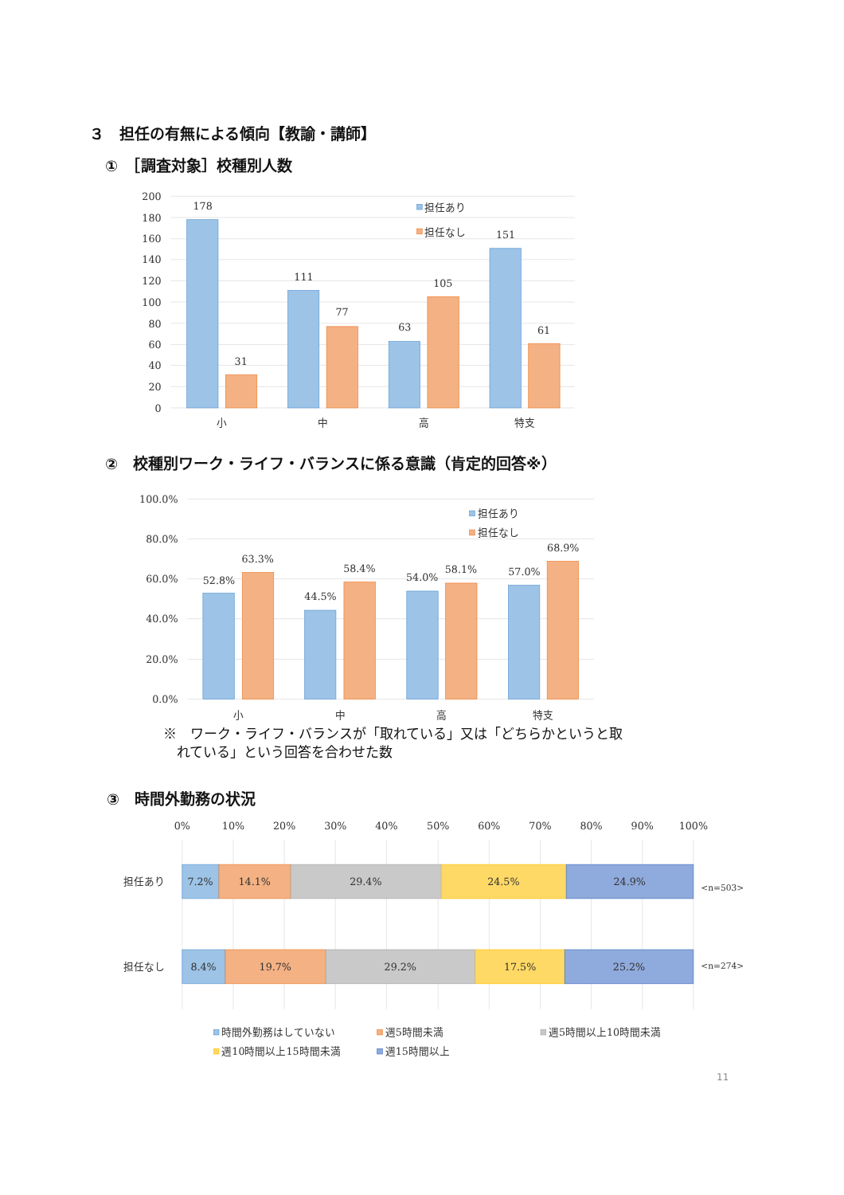３　担任の有無による傾向【教諭・講師】
①　［調査対象］校種別人数
200
180
160
140
120
100
80
60
40
20
0
178
31
111
77
63
105
151
61
小
中
高
特支
担任あり
担任なし
②　校種別ワーク・ライフ・バランスに係る意識（肯定的回答※）
100.0%
80.0%
60.0%
40.0%
20.0%
0.0%
52.8%
63.3%
44.5%
58.4%
54.0%
58.1%
57.0%
68.9%
小
中
高
特支
担任あり
担任なし
※　ワーク・ライフ・バランスが「取れている」又は「どちらかというと取
　れている」という回答を合わせた数
③　時間外勤務の状況
0%
10%
20%
30%
40%
50%
60%
70%
80%
90%
100%
担任あり
7.2%
14.1%
29.4%
24.5%
24.9%
<n=503>
担任なし
8.4%
19.7%
29.2%
17.5%
25.2%
<n=274>
時間外勤務はしていない
週5時間未満
週5時間以上10時間未満
週10時間以上15時間未満
週15時間以上
11